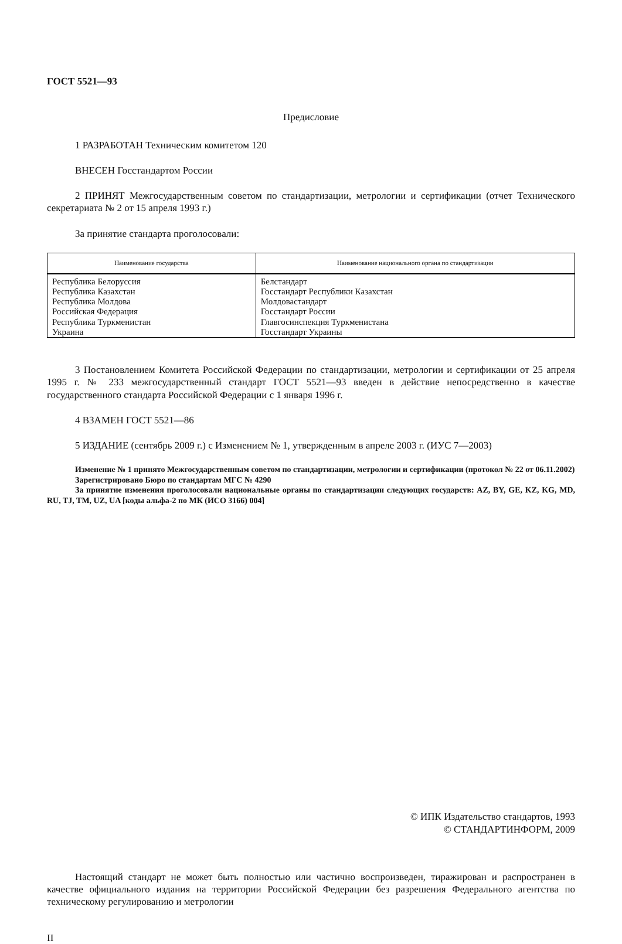ГОСТ 5521—93
Предисловие
1 РАЗРАБОТАН Техническим комитетом 120
ВНЕСЕН Госстандартом России
2 ПРИНЯТ Межгосударственным советом по стандартизации, метрологии и сертификации (отчет Технического секретариата № 2 от 15 апреля 1993 г.)
За принятие стандарта проголосовали:
| Наименование государства | Наименование национального органа по стандартизации |
| --- | --- |
| Республика Белоруссия Республика Казахстан Республика Молдова Российская Федерация Республика Туркменистан Украина | Белстандарт Госстандарт Республики Казахстан Молдовастандарт Госстандарт России Главгосинспекция Туркменистана Госстандарт Украины |
3 Постановлением Комитета Российской Федерации по стандартизации, метрологии и сертификации от 25 апреля 1995 г. № 233 межгосударственный стандарт ГОСТ 5521—93 введен в действие непосредственно в качестве государственного стандарта Российской Федерации с 1 января 1996 г.
4 ВЗАМЕН ГОСТ 5521—86
5 ИЗДАНИЕ (сентябрь 2009 г.) с Изменением № 1, утвержденным в апреле 2003 г. (ИУС 7—2003)
Изменение № 1 принято Межгосударственным советом по стандартизации, метрологии и сертификации (протокол № 22 от 06.11.2002)
Зарегистрировано Бюро по стандартам МГС № 4290
За принятие изменения проголосовали национальные органы по стандартизации следующих государств: AZ, BY, GE, KZ, KG, MD, RU, TJ, TM, UZ, UA [коды альфа-2 по МК (ИСО 3166) 004]
© ИПК Издательство стандартов, 1993
© СТАНДАРТИНФОРМ, 2009
Настоящий стандарт не может быть полностью или частично воспроизведен, тиражирован и распространен в качестве официального издания на территории Российской Федерации без разрешения Федерального агентства по техническому регулированию и метрологии
II